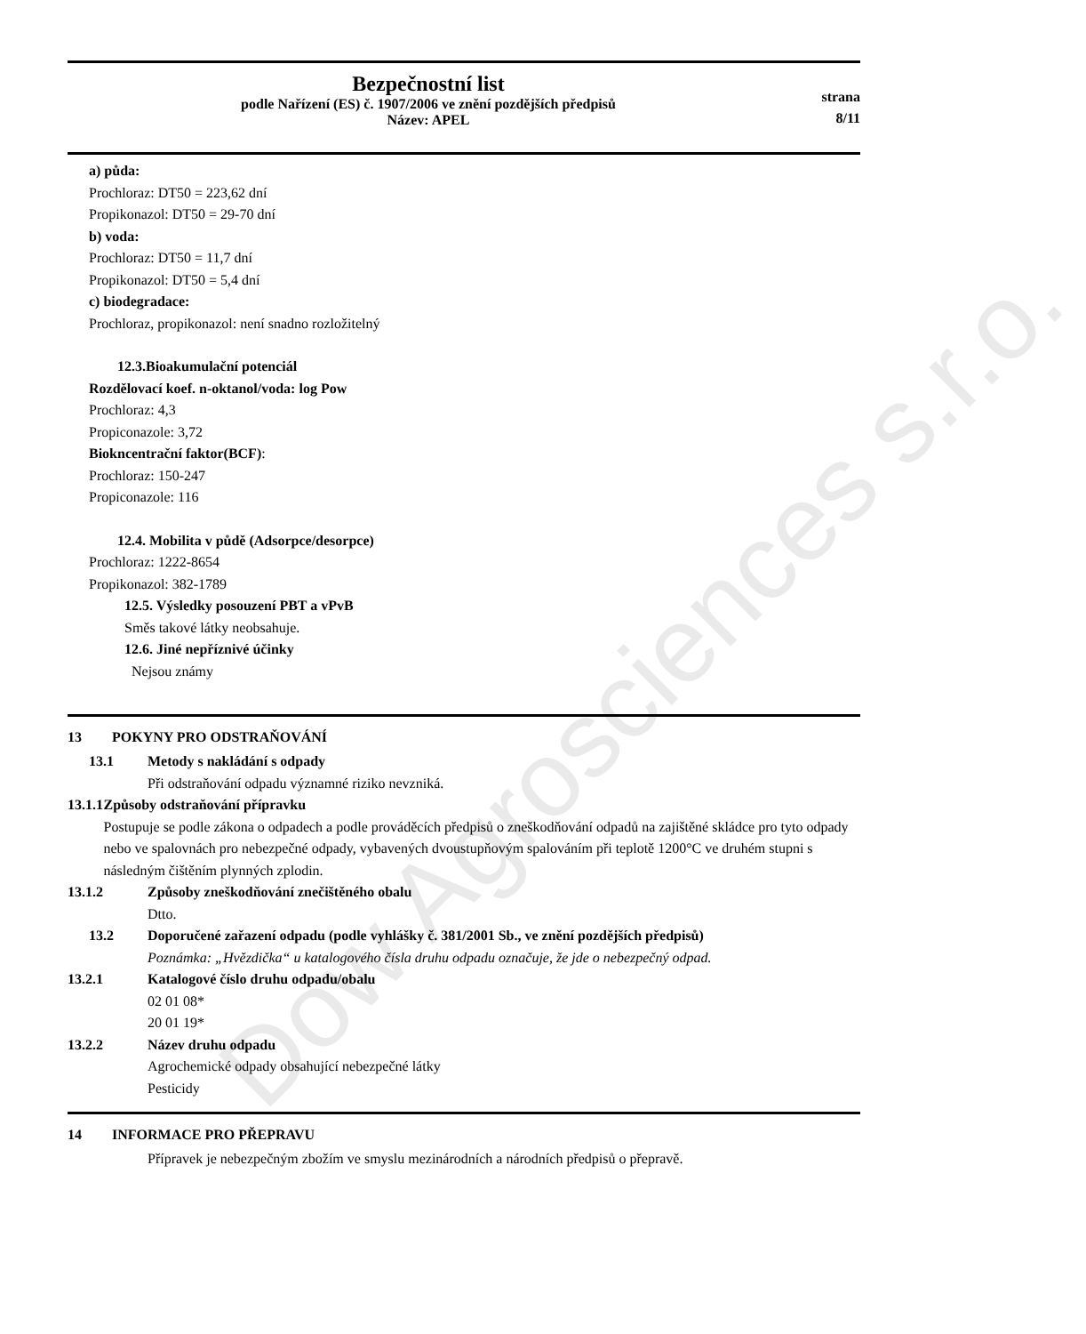Dow Agrosciences s.r.o.
Bezpečnostní list
podle Nařízení (ES) č. 1907/2006 ve znění pozdějších předpisů
Název: APEL
strana
8/11
a) půda:
Prochloraz: DT50 = 223,62 dní
Propikonazol: DT50 = 29-70 dní
b) voda:
Prochloraz: DT50 = 11,7 dní
Propikonazol: DT50 = 5,4 dní
c) biodegradace:
Prochloraz, propikonazol: není snadno rozložitelný
12.3.Bioakumulační potenciál
Rozdělovací koef. n-oktanol/voda: log Pow
Prochloraz: 4,3
Propiconazole: 3,72
Biokncentrační faktor(BCF):
Prochloraz: 150-247
Propiconazole: 116
12.4. Mobilita v půdě (Adsorpce/desorpce)
Prochloraz: 1222-8654
Propikonazol: 382-1789
12.5. Výsledky posouzení PBT a vPvB
Směs takové látky neobsahuje.
12.6. Jiné nepříznivé účinky
Nejsou známy
13 POKYNY PRO ODSTRAŇOVÁNÍ
13.1 Metody s nakládání s odpady
Při odstraňování odpadu významné riziko nevzniká.
13.1.1 Způsoby odstraňování přípravku
Postupuje se podle zákona o odpadech a podle prováděcích předpisů o zneškodňování odpadů na zajištěné skládce pro tyto odpady nebo ve spalovnách pro nebezpečné odpady, vybavených dvoustupňovým spalováním při teplotě 1200°C ve druhém stupni s následným čištěním plynných zplodin.
13.1.2 Způsoby zneškodňování znečištěného obalu
Dtto.
13.2 Doporučené zařazení odpadu (podle vyhlášky č. 381/2001 Sb., ve znění pozdějších předpisů)
Poznámka: „Hvězdička“ u katalogového čísla druhu odpadu označuje, že jde o nebezpečný odpad.
13.2.1 Katalogové číslo druhu odpadu/obalu
02 01 08*
20 01 19*
13.2.2 Název druhu odpadu
Agrochemické odpady obsahující nebezpečné látky
Pesticidy
14 INFORMACE PRO PŘEPRAVU
Přípravek je nebezpečným zbožím ve smyslu mezinárodních a národních předpisů o přepravě.